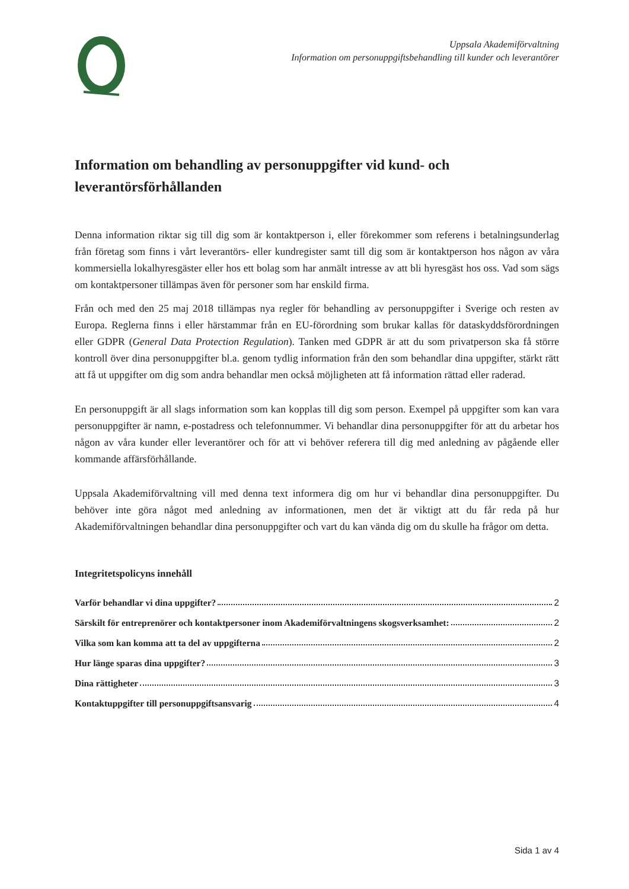Uppsala Akademiförvaltning
Information om personuppgiftsbehandling till kunder och leverantörer
Information om behandling av personuppgifter vid kund- och leverantörsförhållanden
Denna information riktar sig till dig som är kontaktperson i, eller förekommer som referens i betalningsunderlag från företag som finns i vårt leverantörs- eller kundregister samt till dig som är kontaktperson hos någon av våra kommersiella lokalhyresgäster eller hos ett bolag som har anmält intresse av att bli hyresgäst hos oss. Vad som sägs om kontaktpersoner tillämpas även för personer som har enskild firma.
Från och med den 25 maj 2018 tillämpas nya regler för behandling av personuppgifter i Sverige och resten av Europa. Reglerna finns i eller härstammar från en EU-förordning som brukar kallas för dataskyddsförordningen eller GDPR (General Data Protection Regulation). Tanken med GDPR är att du som privatperson ska få större kontroll över dina personuppgifter bl.a. genom tydlig information från den som behandlar dina uppgifter, stärkt rätt att få ut uppgifter om dig som andra behandlar men också möjligheten att få information rättad eller raderad.
En personuppgift är all slags information som kan kopplas till dig som person. Exempel på uppgifter som kan vara personuppgifter är namn, e-postadress och telefonnummer. Vi behandlar dina personuppgifter för att du arbetar hos någon av våra kunder eller leverantörer och för att vi behöver referera till dig med anledning av pågående eller kommande affärsförhållande.
Uppsala Akademiförvaltning vill med denna text informera dig om hur vi behandlar dina personuppgifter. Du behöver inte göra något med anledning av informationen, men det är viktigt att du får reda på hur Akademiförvaltningen behandlar dina personuppgifter och vart du kan vända dig om du skulle ha frågor om detta.
Integritetspolicyns innehåll
Varför behandlar vi dina uppgifter? 2
Särskilt för entreprenörer och kontaktpersoner inom Akademiförvaltningens skogsverksamhet: 2
Vilka som kan komma att ta del av uppgifterna 2
Hur länge sparas dina uppgifter? 3
Dina rättigheter 3
Kontaktuppgifter till personuppgiftsansvarig 4
Sida 1 av 4